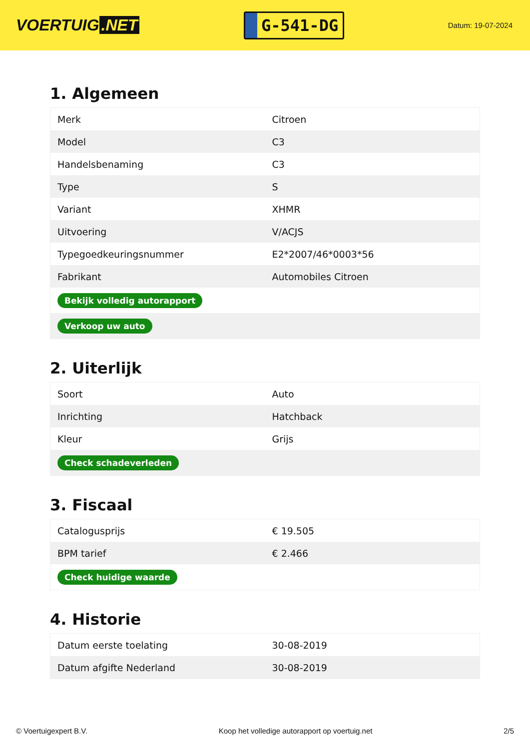VOERTUIG.NET
G-541-DG
Datum: 19-07-2024
1. Algemeen
| Merk | Citroen |
| Model | C3 |
| Handelsbenaming | C3 |
| Type | S |
| Variant | XHMR |
| Uitvoering | V/ACJS |
| Typegoedkeuringsnummer | E2*2007/46*0003*56 |
| Fabrikant | Automobiles Citroen |
| Bekijk volledig autorapport | |
| Verkoop uw auto | |
2. Uiterlijk
| Soort | Auto |
| Inrichting | Hatchback |
| Kleur | Grijs |
| Check schadeverleden | |
3. Fiscaal
| Catalogusprijs | € 19.505 |
| BPM tarief | € 2.466 |
| Check huidige waarde | |
4. Historie
| Datum eerste toelating | 30-08-2019 |
| Datum afgifte Nederland | 30-08-2019 |
© Voertuigexpert B.V. Koop het volledige autorapport op voertuig.net 2/5